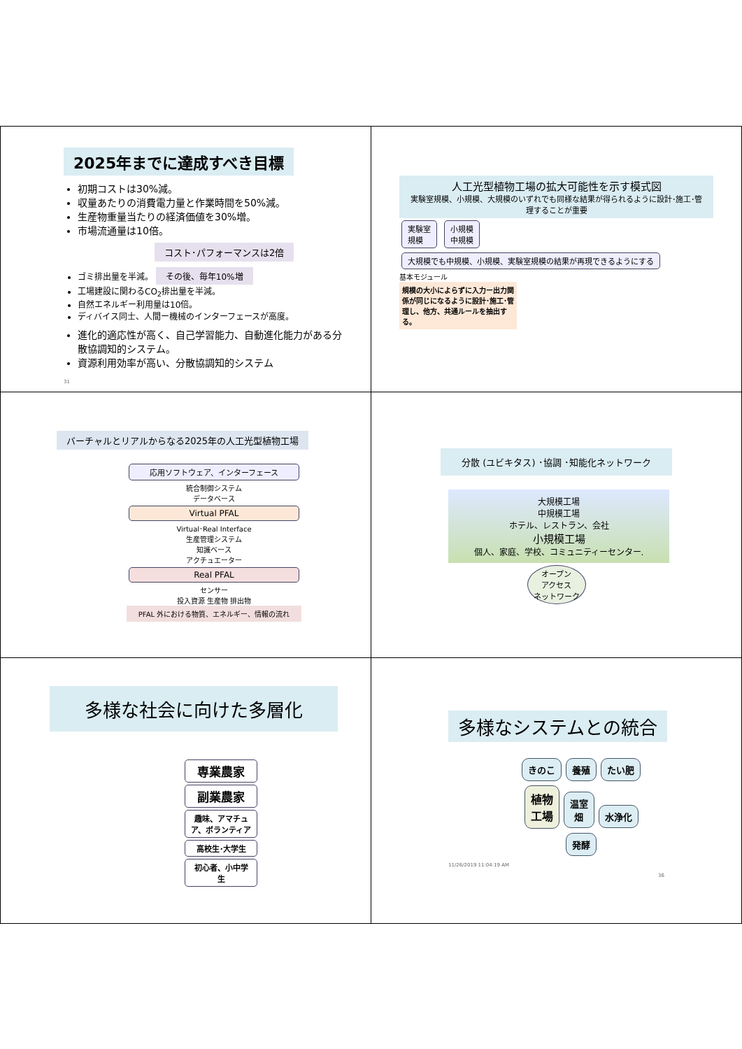2025年までに達成すべき目標
初期コストは30%減。
収量あたりの消費電力量と作業時間を50%減。
生産物重量当たりの経済価値を30%増。
市場流通量は10倍。
コスト･パフォーマンスは2倍
ゴミ排出量を半減。 その後、毎年10%増
工場建設に関わるCO<sub>2</sub>排出量を半減。
自然エネルギー利用量は10倍。
ディバイス同士、人間ー機械のインターフェースが高度。
進化的適応性が高く、自己学習能力、自動進化能力がある分散協調知的システム。
資源利用効率が高い、分散協調知的システム
31
人工光型植物工場の拡大可能性を示す模式図
実験室規模、小規模、大規模のいずれでも同様な結果が得られるように設計･施工･管理することが重要
実験室
規模 小規模
中規模 大規模でも中規模、小規模、実験室規模の結果が再現できるようにする
基本モジュール
規模の大小によらずに入力ー出力関係が同じになるように設計･施工･管理し、他方、共通ルールを抽出する。
バーチャルとリアルからなる2025年の人工光型植物工場
応用ソフトウェア、インターフェース
統合制御システム
データベース
Virtual PFAL
Virtual･Real Interface
生産管理システム
知識ベース
アクチュエーター
Real PFAL
センサー
投入資源 生産物 排出物
PFAL 外における物質、エネルギー、情報の流れ
分散 (ユビキタス) ･協調 ･知能化ネットワーク
大規模工場
中規模工場
ホテル、レストラン、会社
小規模工場
個人、家庭、学校、コミュニティーセンター.
オープン
アクセス
ネットワーク
多様な社会に向けた多層化
専業農家
副業農家
趣味、アマチュア、ボランティア
高校生･大学生
初心者、小中学生
多様なシステムとの統合
きのこ 養殖 たい肥 植物
工場 温室
畑 水浄化 発酵
11/26/2019 11:04:19 AM 36